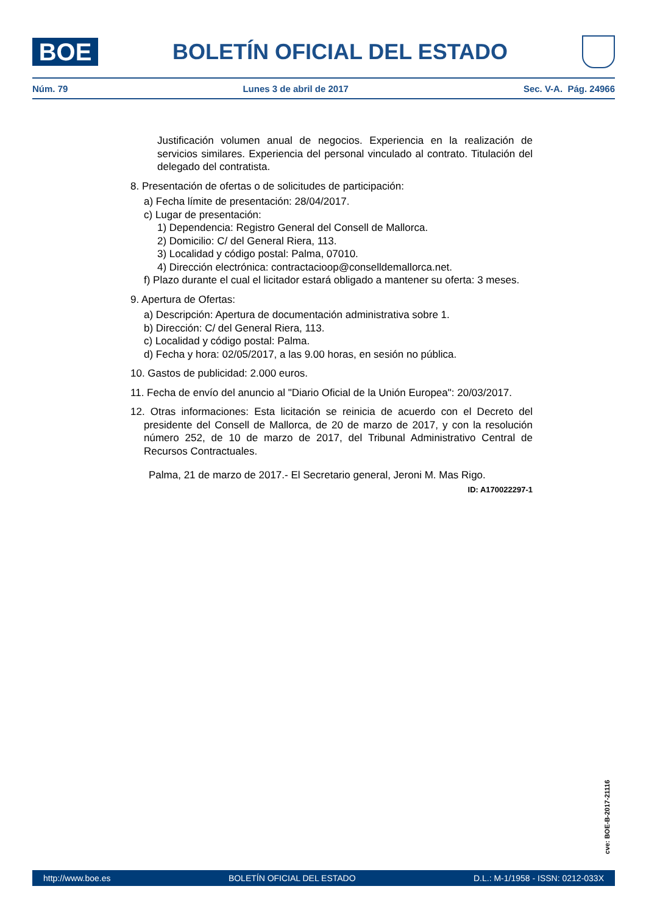BOE
BOLETÍN OFICIAL DEL ESTADO
Núm. 79 Lunes 3 de abril de 2017 Sec. V-A. Pág. 24966
Justificación volumen anual de negocios. Experiencia en la realización de servicios similares. Experiencia del personal vinculado al contrato. Titulación del delegado del contratista.
8. Presentación de ofertas o de solicitudes de participación:
a) Fecha límite de presentación: 28/04/2017.
c) Lugar de presentación:
1) Dependencia: Registro General del Consell de Mallorca.
2) Domicilio: C/ del General Riera, 113.
3) Localidad y código postal: Palma, 07010.
4) Dirección electrónica: contractacioop@conselldemallorca.net.
f) Plazo durante el cual el licitador estará obligado a mantener su oferta: 3 meses.
9. Apertura de Ofertas:
a) Descripción: Apertura de documentación administrativa sobre 1.
b) Dirección: C/ del General Riera, 113.
c) Localidad y código postal: Palma.
d) Fecha y hora: 02/05/2017, a las 9.00 horas, en sesión no pública.
10. Gastos de publicidad: 2.000 euros.
11. Fecha de envío del anuncio al "Diario Oficial de la Unión Europea": 20/03/2017.
12. Otras informaciones: Esta licitación se reinicia de acuerdo con el Decreto del presidente del Consell de Mallorca, de 20 de marzo de 2017, y con la resolución número 252, de 10 de marzo de 2017, del Tribunal Administrativo Central de Recursos Contractuales.
Palma, 21 de marzo de 2017.- El Secretario general, Jeroni M. Mas Rigo.
ID: A170022297-1
cve: BOE-B-2017-21116
http://www.boe.es BOLETÍN OFICIAL DEL ESTADO D.L.: M-1/1958 - ISSN: 0212-033X